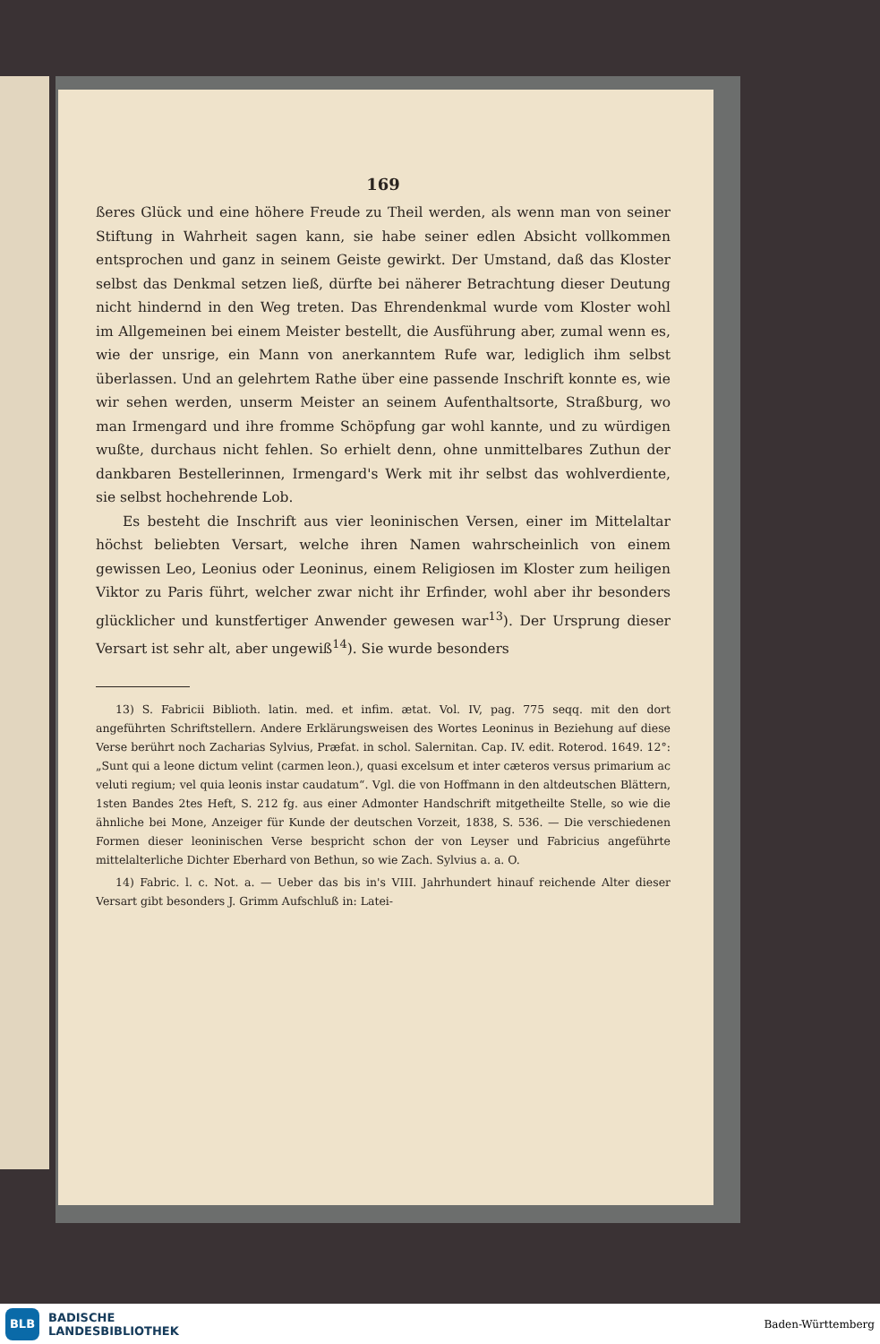169
ßeres Glück und eine höhere Freude zu Theil werden, als wenn man von seiner Stiftung in Wahrheit sagen kann, sie habe seiner edlen Absicht vollkommen entsprochen und ganz in seinem Geiste gewirkt. Der Umstand, daß das Kloster selbst das Denkmal setzen ließ, dürfte bei näherer Betrachtung dieser Deutung nicht hindernd in den Weg treten. Das Ehrendenkmal wurde vom Kloster wohl im Allgemeinen bei einem Meister bestellt, die Ausführung aber, zumal wenn es, wie der unsrige, ein Mann von anerkanntem Rufe war, lediglich ihm selbst überlassen. Und an gelehrtem Rathe über eine passende Inschrift konnte es, wie wir sehen werden, unserm Meister an seinem Aufenthaltsorte, Straßburg, wo man Irmengard und ihre fromme Schöpfung gar wohl kannte, und zu würdigen wußte, durchaus nicht fehlen. So erhielt denn, ohne unmittelbares Zuthun der dankbaren Bestellerinnen, Irmengard's Werk mit ihr selbst das wohlverdiente, sie selbst hochehrende Lob.
Es besteht die Inschrift aus vier leoninischen Versen, einer im Mittelaltar höchst beliebten Versart, welche ihren Namen wahrscheinlich von einem gewissen Leo, Leonius oder Leoninus, einem Religiosen im Kloster zum heiligen Viktor zu Paris führt, welcher zwar nicht ihr Erfinder, wohl aber ihr besonders glücklicher und kunstfertiger Anwender gewesen war<sup>13</sup>). Der Ursprung dieser Versart ist sehr alt, aber ungewiß<sup>14</sup>). Sie wurde besonders
13) S. Fabricii Biblioth. latin. med. et infim. ætat. Vol. IV, pag. 775 seqq. mit den dort angeführten Schriftstellern. Andere Erklärungsweisen des Wortes Leoninus in Beziehung auf diese Verse berührt noch Zacharias Sylvius, Præfat. in schol. Salernitan. Cap. IV. edit. Roterod. 1649. 12°: „Sunt qui a leone dictum velint (carmen leon.), quasi excelsum et inter cæteros versus primarium ac veluti regium; vel quia leonis instar caudatum“. Vgl. die von Hoffmann in den altdeutschen Blättern, 1sten Bandes 2tes Heft, S. 212 fg. aus einer Admonter Handschrift mitgetheilte Stelle, so wie die ähnliche bei Mone, Anzeiger für Kunde der deutschen Vorzeit, 1838, S. 536. — Die verschiedenen Formen dieser leoninischen Verse bespricht schon der von Leyser und Fabricius angeführte mittelalterliche Dichter Eberhard von Bethun, so wie Zach. Sylvius a. a. O.
14) Fabric. l. c. Not. a. — Ueber das bis in's VIII. Jahrhundert hinauf reichende Alter dieser Versart gibt besonders J. Grimm Aufschluß in: Latei-
BLB
BADISCHE
LANDESBIBLIOTHEK
Baden-Württemberg